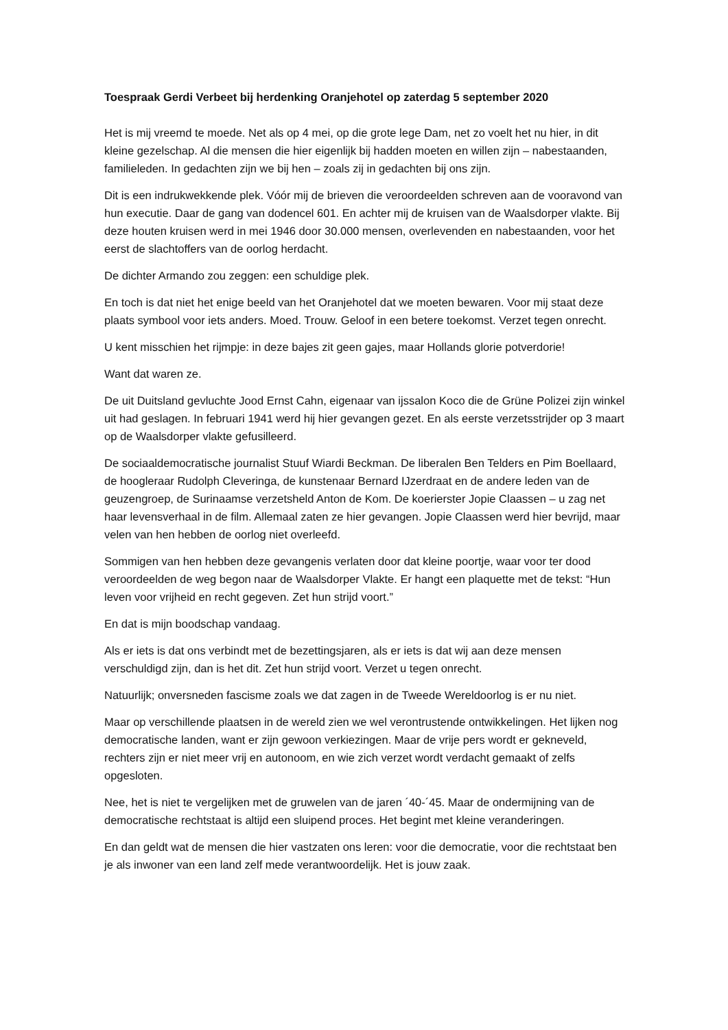Toespraak Gerdi Verbeet bij herdenking Oranjehotel op zaterdag 5 september 2020
Het is mij vreemd te moede. Net als op 4 mei, op die grote lege Dam, net zo voelt het nu hier, in dit kleine gezelschap. Al die mensen die hier eigenlijk bij hadden moeten en willen zijn – nabestaanden, familieleden. In gedachten zijn we bij hen – zoals zij in gedachten bij ons zijn.
Dit is een indrukwekkende plek. Vóór mij de brieven die veroordeelden schreven aan de vooravond van hun executie. Daar de gang van dodencel 601. En achter mij de kruisen van de Waalsdorper vlakte. Bij deze houten kruisen werd in mei 1946 door 30.000 mensen, overlevenden en nabestaanden, voor het eerst de slachtoffers van de oorlog herdacht.
De dichter Armando zou zeggen: een schuldige plek.
En toch is dat niet het enige beeld van het Oranjehotel dat we moeten bewaren. Voor mij staat deze plaats symbool voor iets anders. Moed. Trouw. Geloof in een betere toekomst. Verzet tegen onrecht.
U kent misschien het rijmpje: in deze bajes zit geen gajes, maar Hollands glorie potverdorie!
Want dat waren ze.
De uit Duitsland gevluchte Jood Ernst Cahn, eigenaar van ijssalon Koco die de Grüne Polizei zijn winkel uit had geslagen. In februari 1941 werd hij hier gevangen gezet. En als eerste verzetsstrijder op 3 maart op de Waalsdorper vlakte gefusilleerd.
De sociaaldemocratische journalist Stuuf Wiardi Beckman. De liberalen Ben Telders en Pim Boellaard, de hoogleraar Rudolph Cleveringa, de kunstenaar Bernard IJzerdraat en de andere leden van de geuzengroep, de Surinaamse verzetsheld Anton de Kom. De koerierster Jopie Claassen – u zag net haar levensverhaal in de film. Allemaal zaten ze hier gevangen. Jopie Claassen werd hier bevrijd, maar velen van hen hebben de oorlog niet overleefd.
Sommigen van hen hebben deze gevangenis verlaten door dat kleine poortje, waar voor ter dood veroordeelden de weg begon naar de Waalsdorper Vlakte. Er hangt een plaquette met de tekst: “Hun leven voor vrijheid en recht gegeven. Zet hun strijd voort.”
En dat is mijn boodschap vandaag.
Als er iets is dat ons verbindt met de bezettingsjaren, als er iets is dat wij aan deze mensen verschuldigd zijn, dan is het dit. Zet hun strijd voort. Verzet u tegen onrecht.
Natuurlijk; onversneden fascisme zoals we dat zagen in de Tweede Wereldoorlog is er nu niet.
Maar op verschillende plaatsen in de wereld zien we wel verontrustende ontwikkelingen. Het lijken nog democratische landen, want er zijn gewoon verkiezingen. Maar de vrije pers wordt er gekneveld, rechters zijn er niet meer vrij en autonoom, en wie zich verzet wordt verdacht gemaakt of zelfs opgesloten.
Nee, het is niet te vergelijken met de gruwelen van de jaren ´40-´45. Maar de ondermijning van de democratische rechtstaat is altijd een sluipend proces. Het begint met kleine veranderingen.
En dan geldt wat de mensen die hier vastzaten ons leren: voor die democratie, voor die rechtstaat ben je als inwoner van een land zelf mede verantwoordelijk. Het is jouw zaak.